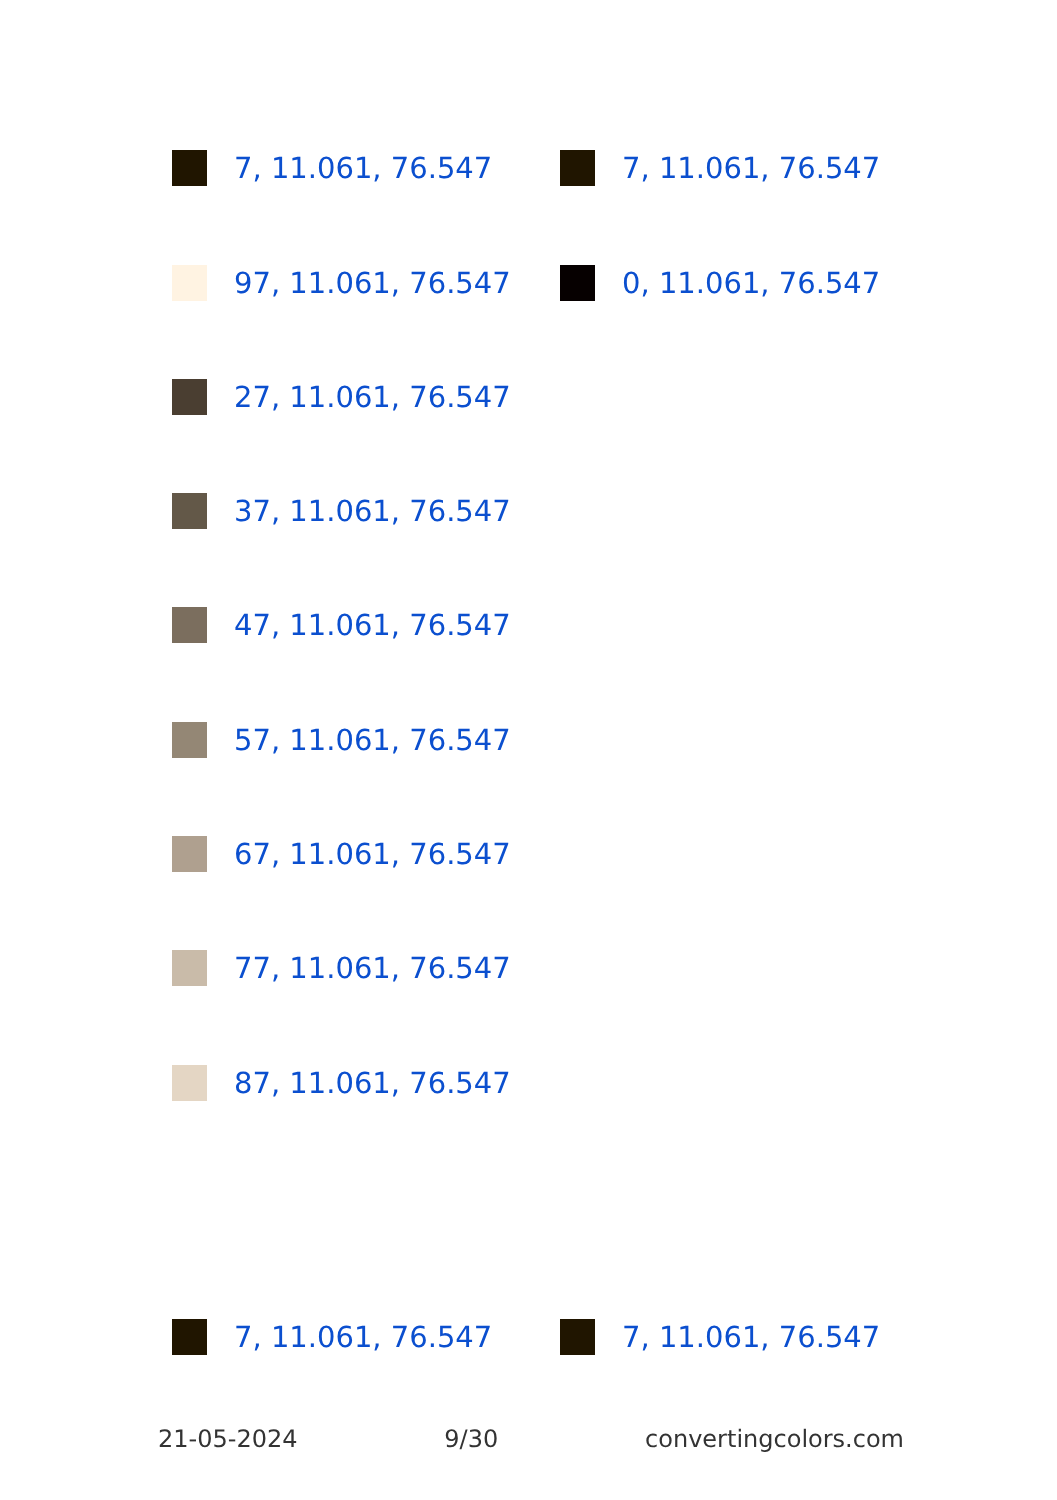7, 11.061, 76.547 7, 11.061, 76.547
97, 11.061, 76.547 0, 11.061, 76.547
27, 11.061, 76.547
37, 11.061, 76.547
47, 11.061, 76.547
57, 11.061, 76.547
67, 11.061, 76.547
77, 11.061, 76.547
87, 11.061, 76.547
7, 11.061, 76.547 7, 11.061, 76.547
21-05-2024 9/30 convertingcolors.com